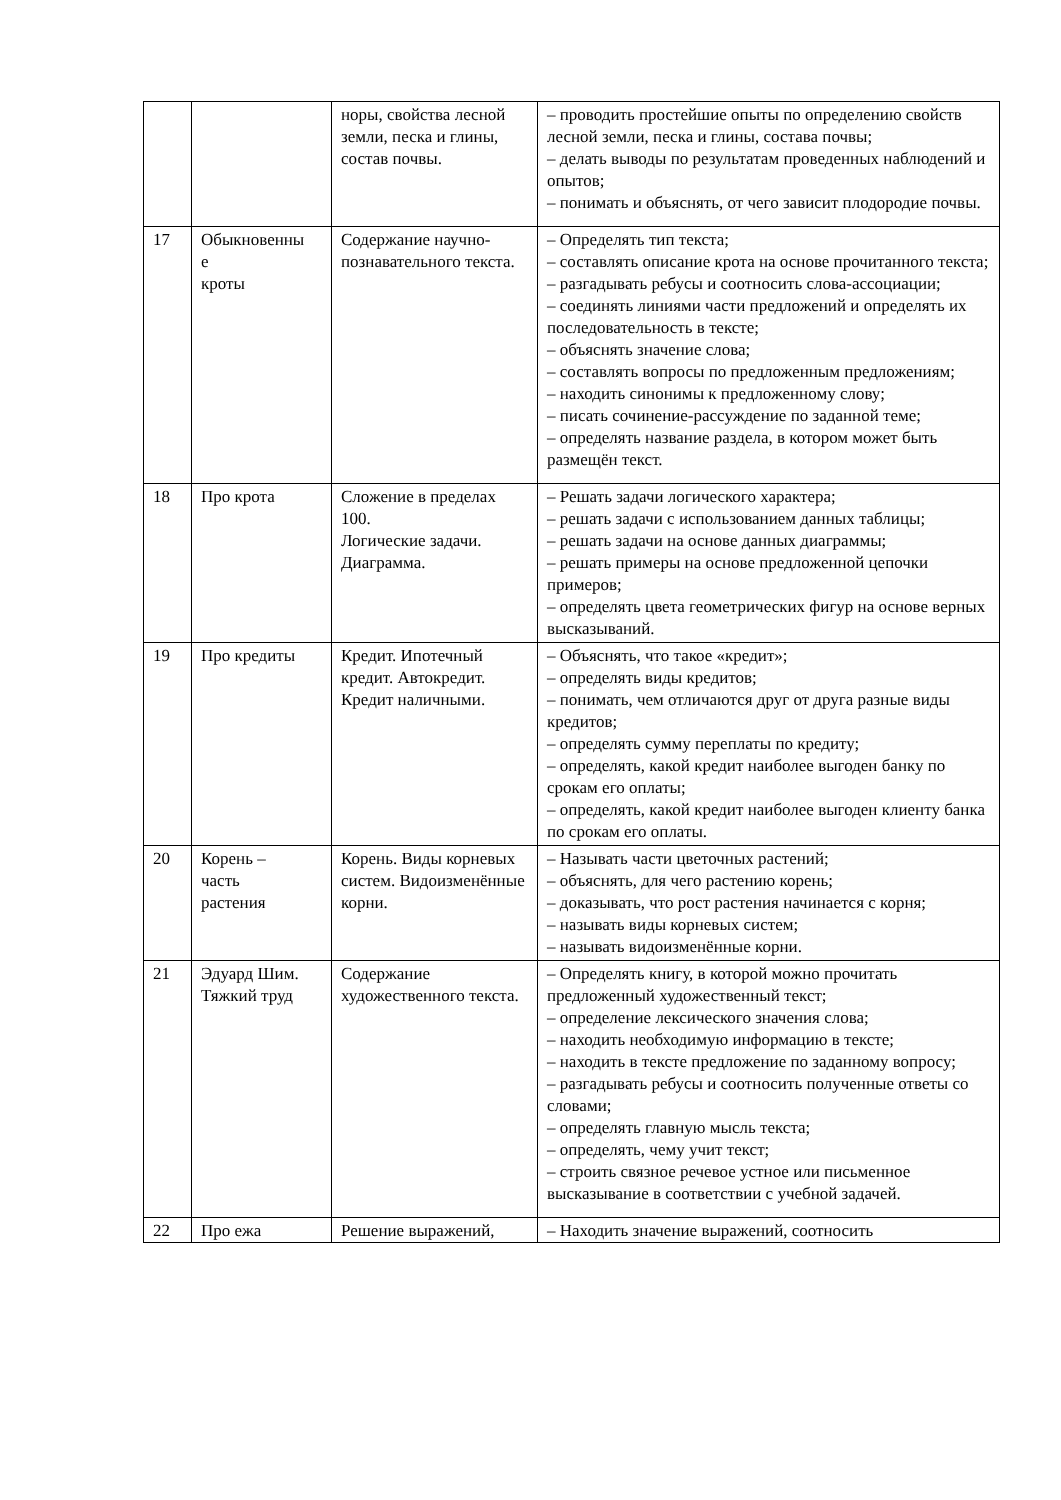| | | норы, свойства лесной земли, песка и глины, состав почвы. | – проводить простейшие опыты по определению свойств лесной земли, песка и глины, состава почвы; – делать выводы по результатам проведенных наблюдений и опытов; – понимать и объяснять, от чего зависит плодородие почвы. |
| 17 | Обыкновенны е кроты | Содержание научно-познавательного текста. | – Определять тип текста; – составлять описание крота на основе прочитанного текста; – разгадывать ребусы и соотносить слова-ассоциации; – соединять линиями части предложений и определять их последовательность в тексте; – объяснять значение слова; – составлять вопросы по предложенным предложениям; – находить синонимы к предложенному слову; – писать сочинение-рассуждение по заданной теме; – определять название раздела, в котором может быть размещён текст. |
| 18 | Про крота | Сложение в пределах 100. Логические задачи. Диаграмма. | – Решать задачи логического характера; – решать задачи с использованием данных таблицы; – решать задачи на основе данных диаграммы; – решать примеры на основе предложенной цепочки примеров; – определять цвета геометрических фигур на основе верных высказываний. |
| 19 | Про кредиты | Кредит. Ипотечный кредит. Автокредит. Кредит наличными. | – Объяснять, что такое «кредит»; – определять виды кредитов; – понимать, чем отличаются друг от друга разные виды кредитов; – определять сумму переплаты по кредиту; – определять, какой кредит наиболее выгоден банку по срокам его оплаты; – определять, какой кредит наиболее выгоден клиенту банка по срокам его оплаты. |
| 20 | Корень – часть растения | Корень. Виды корневых систем. Видоизменённые корни. | – Называть части цветочных растений; – объяснять, для чего растению корень; – доказывать, что рост растения начинается с корня; – называть виды корневых систем; – называть видоизменённые корни. |
| 21 | Эдуард Шим. Тяжкий труд | Содержание художественного текста. | – Определять книгу, в которой можно прочитать предложенный художественный текст; – определение лексического значения слова; – находить необходимую информацию в тексте; – находить в тексте предложение по заданному вопросу; – разгадывать ребусы и соотносить полученные ответы со словами; – определять главную мысль текста; – определять, чему учит текст; – строить связное речевое устное или письменное высказывание в соответствии с учебной задачей. |
| 22 | Про ежа | Решение выражений, | – Находить значение выражений, соотносить |